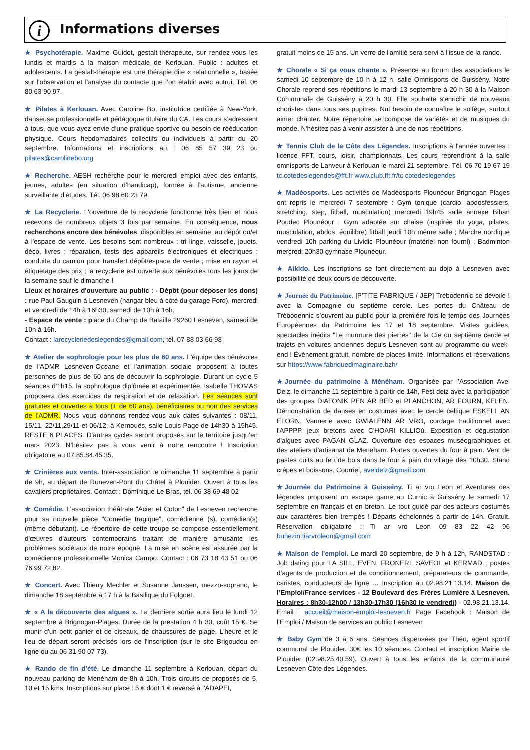i Informations diverses
★ Psychotérapie. Maxime Guidot, gestalt-thérapeute, sur rendez-vous les lundis et mardis à la maison médicale de Kerlouan. Public : adultes et adolescents. La gestalt-thérapie est une thérapie dite « relationnelle », basée sur l’observation et l’analyse du contacte que l’on établit avec autrui. Tél. 06 80 63 90 97.
★ Pilates à Kerlouan. Avec Caroline Bo, institutrice certifiée à New-York, danseuse professionnelle et pédagogue titulaire du CA. Les cours s’adressent à tous, que vous ayez envie d’une pratique sportive ou besoin de rééducation physique. Cours hebdomadaires collectifs ou individuels à partir du 20 septembre. Informations et inscriptions au : 06 85 57 39 23 ou pilates@carolinebo.org
★ Recherche. AESH recherche pour le mercredi emploi avec des enfants, jeunes, adultes (en situation d’handicap), formée à l’autisme, ancienne surveillante d’études. Tél. 06 98 60 23 79.
★ La Recyclerie. L'ouverture de la recyclerie fonctionne très bien et nous recevons de nombreux objets 3 fois par semaine. En conséquence, nous recherchons encore des bénévoles, disponibles en semaine, au dépôt ou/et à l'espace de vente. Les besoins sont nombreux : tri linge, vaisselle, jouets, déco, livres ; réparation, tests des appareils électroniques et électriques ; conduite du camion pour transfert dépôt/espace de vente ; mise en rayon et étiquetage des prix ; la recyclerie est ouverte aux bénévoles tous les jours de la semaine sauf le dimanche !
Lieux et horaires d'ouverture au public : - Dépôt (pour déposer les dons) : rue Paul Gauguin à Lesneven (hangar bleu à côté du garage Ford), mercredi et vendredi de 14h à 16h30, samedi de 10h à 16h.
- Espace de vente : place du Champ de Bataille 29260 Lesneven, samedi de 10h à 16h.
Contact : larecycleriedeslegendes@gmail.com, tél. 07 88 03 66 98
★ Atelier de sophrologie pour les plus de 60 ans. L'équipe des bénévoles de l'ADMR Lesneven-Océane et l'animation sociale proposent à toutes personnes de plus de 60 ans de découvrir la sophrologie. Durant un cycle 5 séances d’1h15, la sophrologue diplômée et expérimentée, Isabelle THOMAS proposera des exercices de respiration et de relaxation. Les séances sont gratuites et ouvertes à tous (+ de 60 ans), bénéficiaires ou non des services de l’ADMR. Nous vous donnons rendez-vous aux dates suivantes : 08/11, 15/11, 22/11,29/11 et 06/12, à Kernouës, salle Louis Page de 14h30 à 15h45. RESTE 6 PLACES. D’autres cycles seront proposés sur le territoire jusqu’en mars 2023. N’hésitez pas à vous venir à notre rencontre ! Inscription obligatoire au 07.85.84.45.35.
★ Crinières aux vents. Inter-association le dimanche 11 septembre à partir de 9h, au départ de Runeven-Pont du Châtel à Plouider. Ouvert à tous les cavaliers propriétaires. Contact : Dominique Le Bras, tél. 06 38 69 48 02
★ Comédie. L'association théâtrale "Acier et Coton" de Lesneven recherche pour sa nouvelle pièce "Comédie tragique", comédienne (s), comédien(s) (même débutant). Le répertoire de cette troupe se compose essentiellement d'œuvres d'auteurs contemporains traitant de manière amusante les problèmes sociétaux de notre époque. La mise en scène est assurée par la comédienne professionnelle Monica Campo. Contact : 06 73 18 43 51 ou 06 76 99 72 82.
★ Concert. Avec Thierry Mechler et Susanne Janssen, mezzo-soprano, le dimanche 18 septembre à 17 h à la Basilique du Folgoët.
★ « A la découverte des algues ». La dernière sortie aura lieu le lundi 12 septembre à Brignogan-Plages. Durée de la prestation 4 h 30, coût 15 €. Se munir d'un petit panier et de ciseaux, de chaussures de plage. L'heure et le lieu de départ seront précisés lors de l'inscription (sur le site Brigoudou en ligne ou au 06 31 90 07 73).
★ Rando de fin d’été. Le dimanche 11 septembre à Kerlouan, départ du nouveau parking de Ménéham de 8h à 10h. Trois circuits de proposés de 5, 10 et 15 kms. Inscriptions sur place : 5 € dont 1 € reversé à l'ADAPEI,
gratuit moins de 15 ans. Un verre de l'amitié sera servi à l'issue de la rando.
★ Chorale « Si ça vous chante ». Présence au forum des associations le samedi 10 septembre de 10 h à 12 h, salle Omnisports de Guissény. Notre Chorale reprend ses répétitions le mardi 13 septembre à 20 h 30 à la Maison Communale de Guissény à 20 h 30. Elle souhaite s'enrichir de nouveaux choristes dans tous ses pupitres. Nul besoin de connaître le solfège, surtout aimer chanter. Notre répertoire se compose de variétés et de musiques du monde. N'hésitez pas à venir assister à une de nos répétitions.
★ Tennis Club de la Côte des Légendes. Inscriptions à l'année ouvertes : licence FFT, cours, loisir, championnats. Les cours reprendront à la salle omnisports de Lanveur à Kerlouan le mardi 21 septembre. Tél. 06 70 19 67 19 tc.cotedeslegendes@fft.fr www.club.fft.fr/tc.cotedeslegendes
★ Madéosports. Les activités de Madéosports Plounéour Brignogan Plages ont repris le mercredi 7 septembre : Gym tonique (cardio, abdosfessiers, stretching, step, fitball, musculation) mercredi 19h45 salle annexe Bihan Poudec Plounéour ; Gym adaptée sur chaise (inspirée du yoga, pilates, musculation, abdos, équilibre) fitball jeudi 10h même salle ; Marche nordique vendredi 10h parking du Lividic Plounéour (matériel non fourni) ; Badminton mercredi 20h30 gymnase Plounéour.
★ Aikido. Les inscriptions se font directement au dojo à Lesneven avec possibilité de deux cours de découverte.
★ Journée du Patrimoine. [P'TITE FABRIQUE / JEP] Trébodennic se dévoile ! avec la Compagnie du septième cercle. Les portes du Château de Trébodennic s’ouvrent au public pour la première fois le temps des Journées Européennes du Patrimoine les 17 et 18 septembre. Visites guidées, spectacles inédits "Le murmure des pierres" de la Cie du septième cercle et trajets en voitures anciennes depuis Lesneven sont au programme du week-end ! Événement gratuit, nombre de places limité. Informations et réservations sur https://www.fabriquedimaginaire.bzh/
★Journée du patrimoine à Ménéham. Organisée par l’Association Avel Deiz, le dimanche 11 septembre à partir de 14h, Fest deiz avec la participation des groupes DIATONIK PEN AR BED et PLANCHON, AR FOURN, KELEN. Démonstration de danses en costumes avec le cercle celtique ESKELL AN ELORN, Vannerie avec GWIALENN AR VRO, cordage traditionnel avec l'APPPP, jeux bretons avec C'HOARI KILLIOù. Exposition et dégustation d'algues avec PAGAN GLAZ. Ouverture des espaces muséographiques et des ateliers d’artisanat de Meneham. Portes ouvertes du four à pain. Vent de pastes cuits au feu de bois dans le four à pain du village dès 10h30. Stand crêpes et boissons. Courriel, aveldeiz@gmail.com
★Journée du Patrimoine à Guissény. Ti ar vro Leon et Aventures des légendes proposent un escape game au Curnic à Guissény le samedi 17 septembre en français et en breton. Le tout guidé par des acteurs costumés aux caractères bien trempés ! Départs échelonnés à partir de 14h. Gratuit. Réservation obligatoire : Ti ar vro Leon 09 83 22 42 96 buhezin.tiarvroleon@gmail.com
★ Maison de l’emploi. Le mardi 20 septembre, de 9 h à 12h, RANDSTAD : Job dating pour LA SILL, EVEN, FRONERI, SAVEOL et KERMAD : postes d’agents de production et de conditionnement, préparateurs de commande, caristes, conducteurs de ligne … Inscription au 02.98.21.13.14. Maison de l’Emploi/France services - 12 Boulevard des Frères Lumière à Lesneven. Horaires : 8h30-12h00 / 13h30-17h30 (16h30 le vendredi) - 02.98.21.13.14. Email : accueil@maison-emploi-lesneven.fr Page Facebook : Maison de l’Emploi / Maison de services au public Lesneven
★ Baby Gym de 3 à 6 ans. Séances dispensées par Théo, agent sportif communal de Plouider. 30€ les 10 séances. Contact et inscription Mairie de Plouider (02.98.25.40.59). Ouvert à tous les enfants de la communauté Lesneven Côte des Légendes.